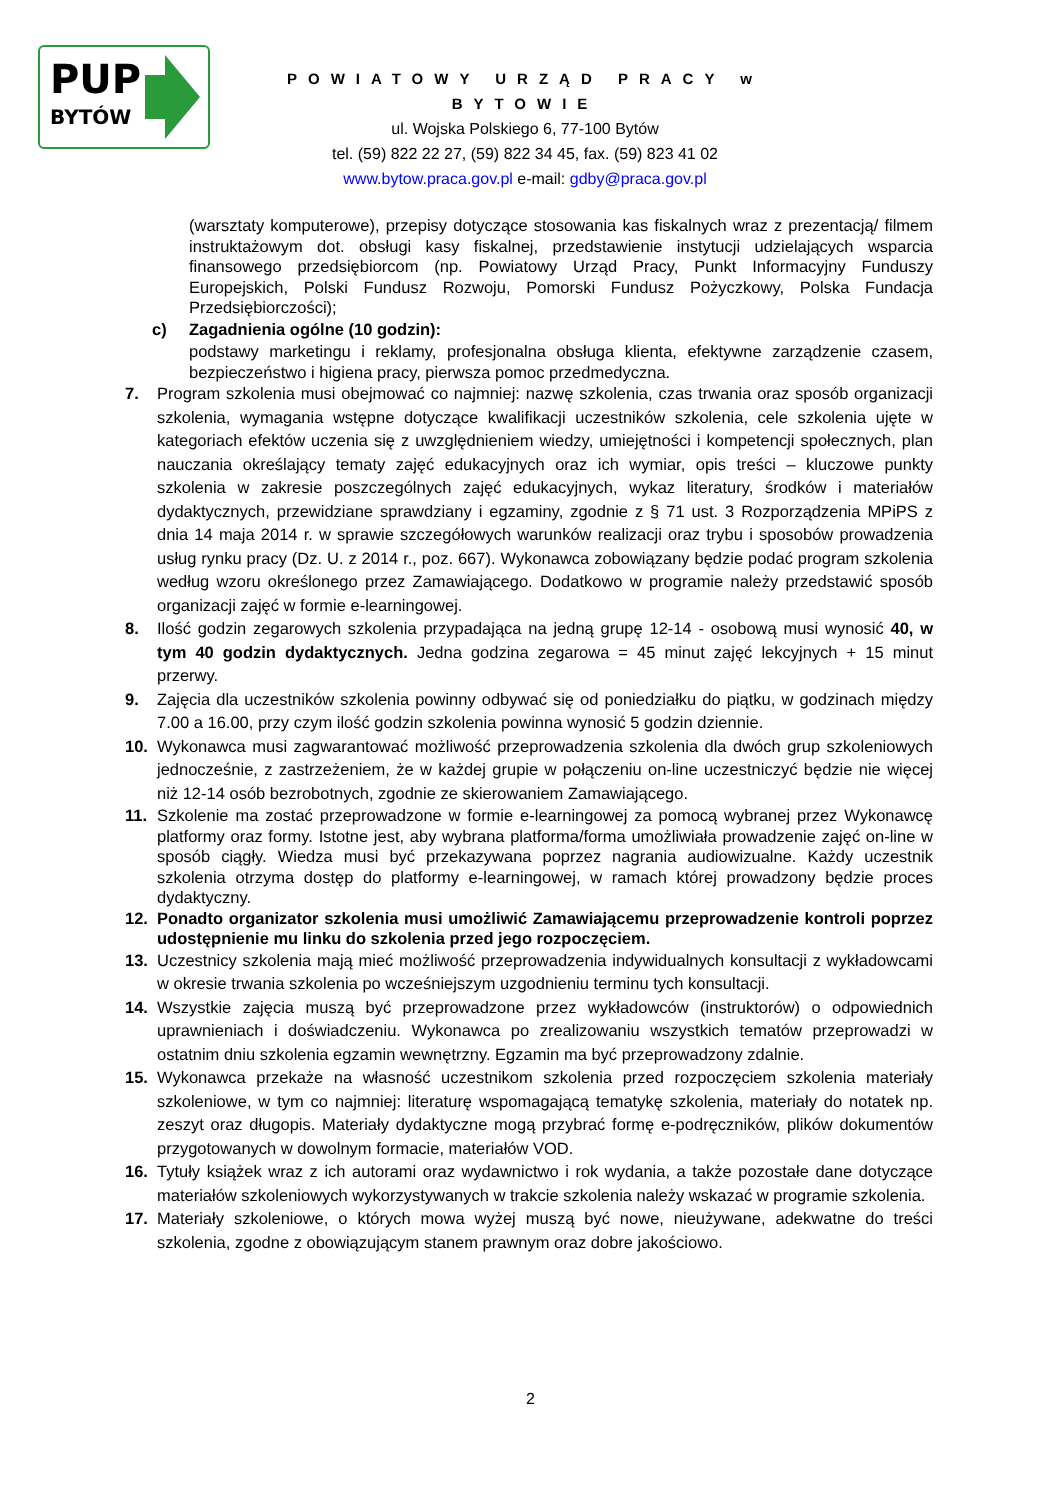PUP
BYTÓW
POWIATOWY URZĄD PRACY w BYTOWIE
ul. Wojska Polskiego 6, 77-100 Bytów
tel. (59) 822 22 27, (59) 822 34 45, fax. (59) 823 41 02
www.bytow.praca.gov.pl e-mail: gdby@praca.gov.pl
(warsztaty komputerowe), przepisy dotyczące stosowania kas fiskalnych wraz z prezentacją/ filmem instruktażowym dot. obsługi kasy fiskalnej, przedstawienie instytucji udzielających wsparcia finansowego przedsiębiorcom (np. Powiatowy Urząd Pracy, Punkt Informacyjny Funduszy Europejskich, Polski Fundusz Rozwoju, Pomorski Fundusz Pożyczkowy, Polska Fundacja Przedsiębiorczości);
c) Zagadnienia ogólne (10 godzin):
podstawy marketingu i reklamy, profesjonalna obsługa klienta, efektywne zarządzenie czasem, bezpieczeństwo i higiena pracy, pierwsza pomoc przedmedyczna.
7. Program szkolenia musi obejmować co najmniej: nazwę szkolenia, czas trwania oraz sposób organizacji szkolenia, wymagania wstępne dotyczące kwalifikacji uczestników szkolenia, cele szkolenia ujęte w kategoriach efektów uczenia się z uwzględnieniem wiedzy, umiejętności i kompetencji społecznych, plan nauczania określający tematy zajęć edukacyjnych oraz ich wymiar, opis treści – kluczowe punkty szkolenia w zakresie poszczególnych zajęć edukacyjnych, wykaz literatury, środków i materiałów dydaktycznych, przewidziane sprawdziany i egzaminy, zgodnie z § 71 ust. 3 Rozporządzenia MPiPS z dnia 14 maja 2014 r. w sprawie szczegółowych warunków realizacji oraz trybu i sposobów prowadzenia usług rynku pracy (Dz. U. z 2014 r., poz. 667). Wykonawca zobowiązany będzie podać program szkolenia według wzoru określonego przez Zamawiającego. Dodatkowo w programie należy przedstawić sposób organizacji zajęć w formie e-learningowej.
8. Ilość godzin zegarowych szkolenia przypadająca na jedną grupę 12-14 - osobową musi wynosić 40, w tym 40 godzin dydaktycznych. Jedna godzina zegarowa = 45 minut zajęć lekcyjnych + 15 minut przerwy.
9. Zajęcia dla uczestników szkolenia powinny odbywać się od poniedziałku do piątku, w godzinach między 7.00 a 16.00, przy czym ilość godzin szkolenia powinna wynosić 5 godzin dziennie.
10. Wykonawca musi zagwarantować możliwość przeprowadzenia szkolenia dla dwóch grup szkoleniowych jednocześnie, z zastrzeżeniem, że w każdej grupie w połączeniu on-line uczestniczyć będzie nie więcej niż 12-14 osób bezrobotnych, zgodnie ze skierowaniem Zamawiającego.
11. Szkolenie ma zostać przeprowadzone w formie e-learningowej za pomocą wybranej przez Wykonawcę platformy oraz formy. Istotne jest, aby wybrana platforma/forma umożliwiała prowadzenie zajęć on-line w sposób ciągły. Wiedza musi być przekazywana poprzez nagrania audiowizualne. Każdy uczestnik szkolenia otrzyma dostęp do platformy e-learningowej, w ramach której prowadzony będzie proces dydaktyczny.
12. Ponadto organizator szkolenia musi umożliwić Zamawiającemu przeprowadzenie kontroli poprzez udostępnienie mu linku do szkolenia przed jego rozpoczęciem.
13. Uczestnicy szkolenia mają mieć możliwość przeprowadzenia indywidualnych konsultacji z wykładowcami w okresie trwania szkolenia po wcześniejszym uzgodnieniu terminu tych konsultacji.
14. Wszystkie zajęcia muszą być przeprowadzone przez wykładowców (instruktorów) o odpowiednich uprawnieniach i doświadczeniu. Wykonawca po zrealizowaniu wszystkich tematów przeprowadzi w ostatnim dniu szkolenia egzamin wewnętrzny. Egzamin ma być przeprowadzony zdalnie.
15. Wykonawca przekaże na własność uczestnikom szkolenia przed rozpoczęciem szkolenia materiały szkoleniowe, w tym co najmniej: literaturę wspomagającą tematykę szkolenia, materiały do notatek np. zeszyt oraz długopis. Materiały dydaktyczne mogą przybrać formę e-podręczników, plików dokumentów przygotowanych w dowolnym formacie, materiałów VOD.
16. Tytuły książek wraz z ich autorami oraz wydawnictwo i rok wydania, a także pozostałe dane dotyczące materiałów szkoleniowych wykorzystywanych w trakcie szkolenia należy wskazać w programie szkolenia.
17. Materiały szkoleniowe, o których mowa wyżej muszą być nowe, nieużywane, adekwatne do treści szkolenia, zgodne z obowiązującym stanem prawnym oraz dobre jakościowo.
2